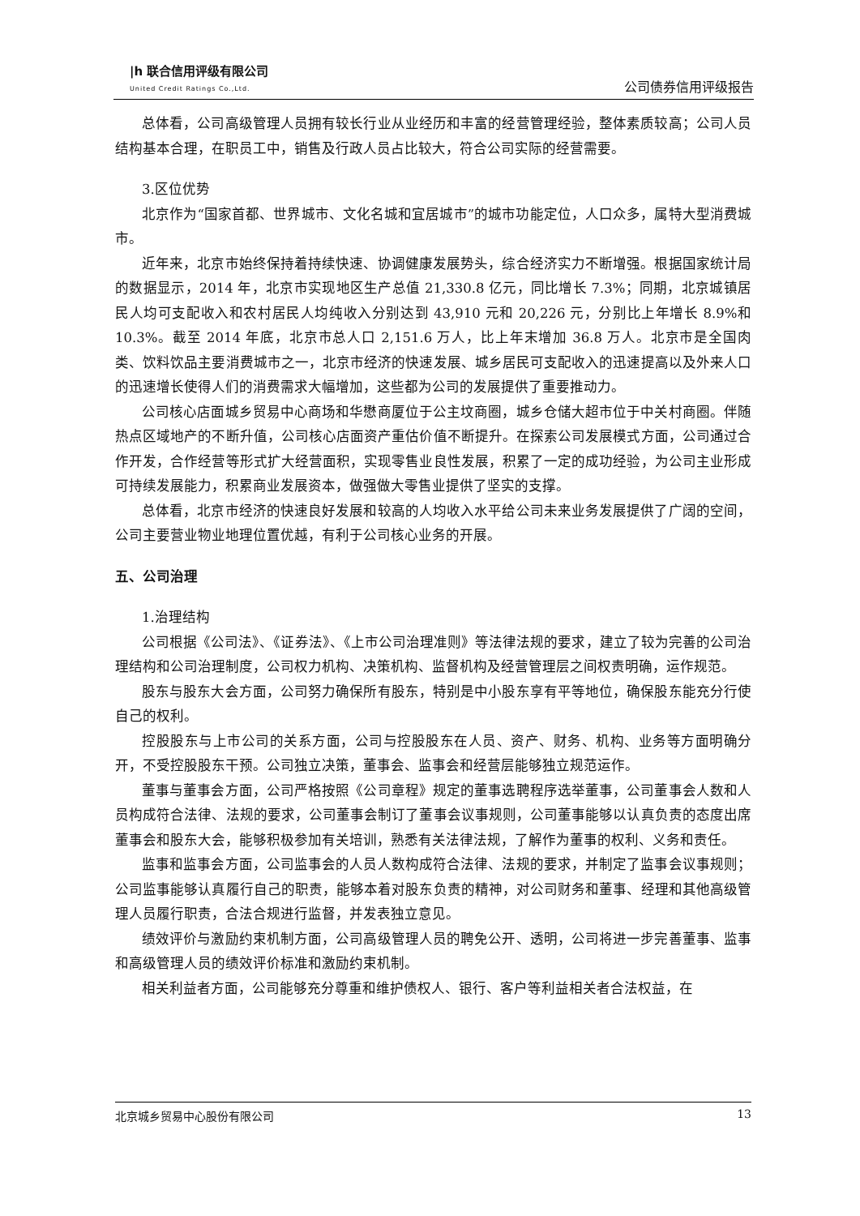|h 联合信用评级有限公司
United Credit Ratings Co.,Ltd.
公司债券信用评级报告
总体看，公司高级管理人员拥有较长行业从业经历和丰富的经营管理经验，整体素质较高；公司人员结构基本合理，在职员工中，销售及行政人员占比较大，符合公司实际的经营需要。
3.区位优势
北京作为“国家首都、世界城市、文化名城和宜居城市”的城市功能定位，人口众多，属特大型消费城市。
近年来，北京市始终保持着持续快速、协调健康发展势头，综合经济实力不断增强。根据国家统计局的数据显示，2014 年，北京市实现地区生产总值 21,330.8 亿元，同比增长 7.3%；同期，北京城镇居民人均可支配收入和农村居民人均纯收入分别达到 43,910 元和 20,226 元，分别比上年增长 8.9%和 10.3%。截至 2014 年底，北京市总人口 2,151.6 万人，比上年末增加 36.8 万人。北京市是全国肉类、饮料饮品主要消费城市之一，北京市经济的快速发展、城乡居民可支配收入的迅速提高以及外来人口的迅速增长使得人们的消费需求大幅增加，这些都为公司的发展提供了重要推动力。
公司核心店面城乡贸易中心商场和华懋商厦位于公主坟商圈，城乡仓储大超市位于中关村商圈。伴随热点区域地产的不断升值，公司核心店面资产重估价值不断提升。在探索公司发展模式方面，公司通过合作开发，合作经营等形式扩大经营面积，实现零售业良性发展，积累了一定的成功经验，为公司主业形成可持续发展能力，积累商业发展资本，做强做大零售业提供了坚实的支撑。
总体看，北京市经济的快速良好发展和较高的人均收入水平给公司未来业务发展提供了广阔的空间，公司主要营业物业地理位置优越，有利于公司核心业务的开展。
五、公司治理
1.治理结构
公司根据《公司法》、《证券法》、《上市公司治理准则》等法律法规的要求，建立了较为完善的公司治理结构和公司治理制度，公司权力机构、决策机构、监督机构及经营管理层之间权责明确，运作规范。
股东与股东大会方面，公司努力确保所有股东，特别是中小股东享有平等地位，确保股东能充分行使自己的权利。
控股股东与上市公司的关系方面，公司与控股股东在人员、资产、财务、机构、业务等方面明确分开，不受控股股东干预。公司独立决策，董事会、监事会和经营层能够独立规范运作。
董事与董事会方面，公司严格按照《公司章程》规定的董事选聘程序选举董事，公司董事会人数和人员构成符合法律、法规的要求，公司董事会制订了董事会议事规则，公司董事能够以认真负责的态度出席董事会和股东大会，能够积极参加有关培训，熟悉有关法律法规，了解作为董事的权利、义务和责任。
监事和监事会方面，公司监事会的人员人数构成符合法律、法规的要求，并制定了监事会议事规则；公司监事能够认真履行自己的职责，能够本着对股东负责的精神，对公司财务和董事、经理和其他高级管理人员履行职责，合法合规进行监督，并发表独立意见。
绩效评价与激励约束机制方面，公司高级管理人员的聘免公开、透明，公司将进一步完善董事、监事和高级管理人员的绩效评价标准和激励约束机制。
相关利益者方面，公司能够充分尊重和维护债权人、银行、客户等利益相关者合法权益，在
北京城乡贸易中心股份有限公司 13